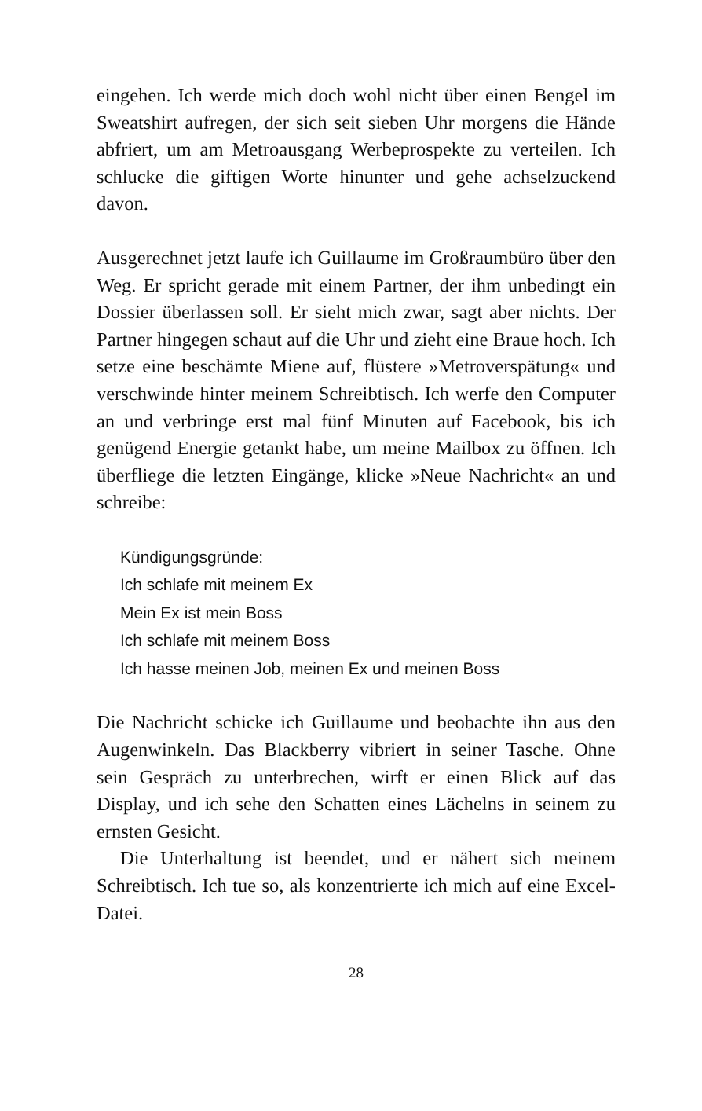eingehen. Ich werde mich doch wohl nicht über einen Bengel im Sweatshirt aufregen, der sich seit sieben Uhr morgens die Hände abfriert, um am Metroausgang Werbeprospekte zu verteilen. Ich schlucke die giftigen Worte hinunter und gehe achselzuckend davon.
Ausgerechnet jetzt laufe ich Guillaume im Großraumbüro über den Weg. Er spricht gerade mit einem Partner, der ihm unbedingt ein Dossier überlassen soll. Er sieht mich zwar, sagt aber nichts. Der Partner hingegen schaut auf die Uhr und zieht eine Braue hoch. Ich setze eine beschämte Miene auf, flüstere »Metroverspätung« und verschwinde hinter meinem Schreibtisch. Ich werfe den Computer an und verbringe erst mal fünf Minuten auf Facebook, bis ich genügend Energie getankt habe, um meine Mailbox zu öffnen. Ich überfliege die letzten Eingänge, klicke »Neue Nachricht« an und schreibe:
Kündigungsgründe:
Ich schlafe mit meinem Ex
Mein Ex ist mein Boss
Ich schlafe mit meinem Boss
Ich hasse meinen Job, meinen Ex und meinen Boss
Die Nachricht schicke ich Guillaume und beobachte ihn aus den Augenwinkeln. Das Blackberry vibriert in seiner Tasche. Ohne sein Gespräch zu unterbrechen, wirft er einen Blick auf das Display, und ich sehe den Schatten eines Lächelns in seinem zu ernsten Gesicht.
Die Unterhaltung ist beendet, und er nähert sich meinem Schreibtisch. Ich tue so, als konzentrierte ich mich auf eine Excel-Datei.
28